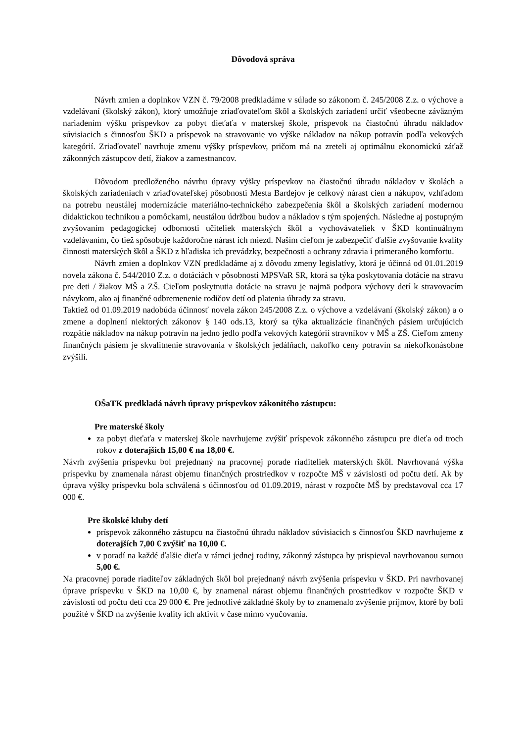Dôvodová správa
Návrh zmien a doplnkov VZN č. 79/2008 predkladáme v súlade so zákonom č. 245/2008 Z.z. o výchove a vzdelávaní (školský zákon), ktorý umožňuje zriaďovateľom škôl a školských zariadení určiť všeobecne záväzným nariadením výšku príspevkov za pobyt dieťaťa v materskej škole, príspevok na čiastočnú úhradu nákladov súvisiacich s činnosťou ŠKD a príspevok na stravovanie vo výške nákladov na nákup potravín podľa vekových kategórií. Zriaďovateľ navrhuje zmenu výšky príspevkov, pričom má na zreteli aj optimálnu ekonomickú záťaž zákonných zástupcov detí, žiakov a zamestnancov.
Dôvodom predloženého návrhu úpravy výšky príspevkov na čiastočnú úhradu nákladov v školách a školských zariadeniach v zriaďovateľskej pôsobnosti Mesta Bardejov je celkový nárast cien a nákupov, vzhľadom na potrebu neustálej modernizácie materiálno-technického zabezpečenia škôl a školských zariadení modernou didaktickou technikou a pomôckami, neustálou údržbou budov a nákladov s tým spojených. Následne aj postupným zvyšovaním pedagogickej odbornosti učiteliek materských škôl a vychovávateliek v ŠKD kontinuálnym vzdelávaním, čo tiež spôsobuje každoročne nárast ich miezd. Naším cieľom je zabezpečiť ďalšie zvyšovanie kvality činnosti materských škôl a ŠKD z hľadiska ich prevádzky, bezpečnosti a ochrany zdravia i primeraného komfortu.
Návrh zmien a doplnkov VZN predkladáme aj z dôvodu zmeny legislatívy, ktorá je účinná od 01.01.2019 novela zákona č. 544/2010 Z.z. o dotáciách v pôsobnosti MPSVaR SR, ktorá sa týka poskytovania dotácie na stravu pre deti / žiakov MŠ a ZŠ. Cieľom poskytnutia dotácie na stravu je najmä podpora výchovy detí k stravovacím návykom, ako aj finančné odbremenenie rodičov detí od platenia úhrady za stravu.
Taktiež od 01.09.2019 nadobúda účinnosť novela zákon 245/2008 Z.z. o výchove a vzdelávaní (školský zákon) a o zmene a doplnení niektorých zákonov § 140 ods.13, ktorý sa týka aktualizácie finančných pásiem určujúcich rozpätie nákladov na nákup potravín na jedno jedlo podľa vekových kategórií stravníkov v MŠ a ZŠ. Cieľom zmeny finančných pásiem je skvalitnenie stravovania v školských jedálňach, nakoľko ceny potravín sa niekoľkonásobne zvýšili.
OŠaTK predkladá návrh úpravy príspevkov zákonitého zástupcu:
Pre materské školy
za pobyt dieťaťa v materskej škole navrhujeme zvýšiť príspevok zákonného zástupcu pre dieťa od troch rokov z doterajších 15,00 € na 18,00 €.
Návrh zvýšenia príspevku bol prejednaný na pracovnej porade riaditeliek materských škôl. Navrhovaná výška príspevku by znamenala nárast objemu finančných prostriedkov v rozpočte MŠ v závislosti od počtu detí. Ak by úprava výšky príspevku bola schválená s účinnosťou od 01.09.2019, nárast v rozpočte MŠ by predstavoval cca 17 000 €.
Pre školské kluby detí
príspevok zákonného zástupcu na čiastočnú úhradu nákladov súvisiacich s činnosťou ŠKD navrhujeme z doterajších 7,00 € zvýšiť na 10,00 €.
v poradí na každé ďalšie dieťa v rámci jednej rodiny, zákonný zástupca by prispieval navrhovanou sumou 5,00 €.
Na pracovnej porade riaditeľov základných škôl bol prejednaný návrh zvýšenia príspevku v ŠKD. Pri navrhovanej úprave príspevku v ŠKD na 10,00 €, by znamenal nárast objemu finančných prostriedkov v rozpočte ŠKD v závislosti od počtu detí cca 29 000 €. Pre jednotlivé základné školy by to znamenalo zvýšenie príjmov, ktoré by boli použité v ŠKD na zvýšenie kvality ich aktivít v čase mimo vyučovania.